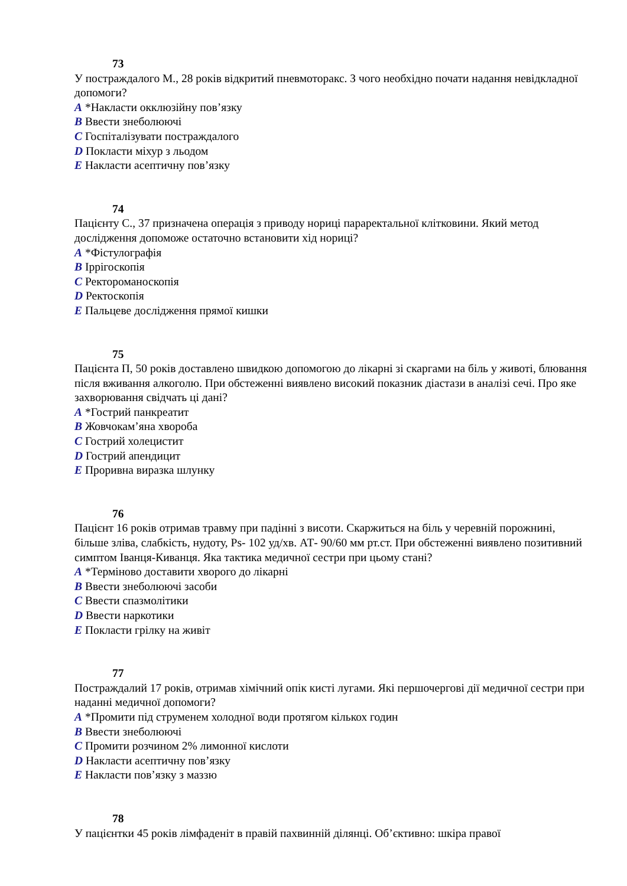73
У постраждалого М., 28 років відкритий пневмоторакс. З чого необхідно почати надання невідкладної допомоги?
A *Накласти окклюзійну пов’язку
B Ввести знеболюючі
C Госпіталізувати постраждалого
D Покласти міхур з льодом
E Накласти асептичну пов’язку
74
Пацієнту С., 37 призначена операція з приводу нориці параректальної клітковини. Який метод дослідження допоможе остаточно встановити хід нориці?
A *Фістулографія
B Іррігоскопія
C Ректороманоскопія
D Ректоскопія
E Пальцеве дослідження прямої кишки
75
Пацієнта П, 50 років доставлено швидкою допомогою до лікарні зі скаргами на біль у животі, блювання після вживання алкоголю. При обстеженні виявлено високий показник діастази в аналізі сечі. Про яке захворювання свідчать ці дані?
A *Гострий панкреатит
B Жовчокам’яна хвороба
C Гострий холецистит
D Гострий апендицит
E Проривна виразка шлунку
76
Пацієнт 16 років отримав травму при падінні з висоти. Скаржиться на біль у черевній порожнині, більше зліва, слабкість, нудоту, Ps- 102 уд/хв. АТ- 90/60 мм рт.ст. При обстеженні виявлено позитивний симптом Іванця-Киванця. Яка тактика медичної сестри при цьому стані?
A *Терміново доставити хворого до лікарні
B Ввести знеболюючі засоби
C Ввести спазмолітики
D Ввести наркотики
E Покласти грілку на живіт
77
Постраждалий 17 років, отримав хімічний опік кисті лугами. Які першочергові дії медичної сестри при наданні медичної допомоги?
A *Промити під струменем холодної води протягом кількох годин
B Ввести знеболюючі
C Промити розчином 2% лимонної кислоти
D Накласти асептичну пов’язку
E Накласти пов’язку з маззю
78
У пацієнтки 45 років лімфаденіт в правій пахвинній ділянці. Об’єктивно: шкіра правої